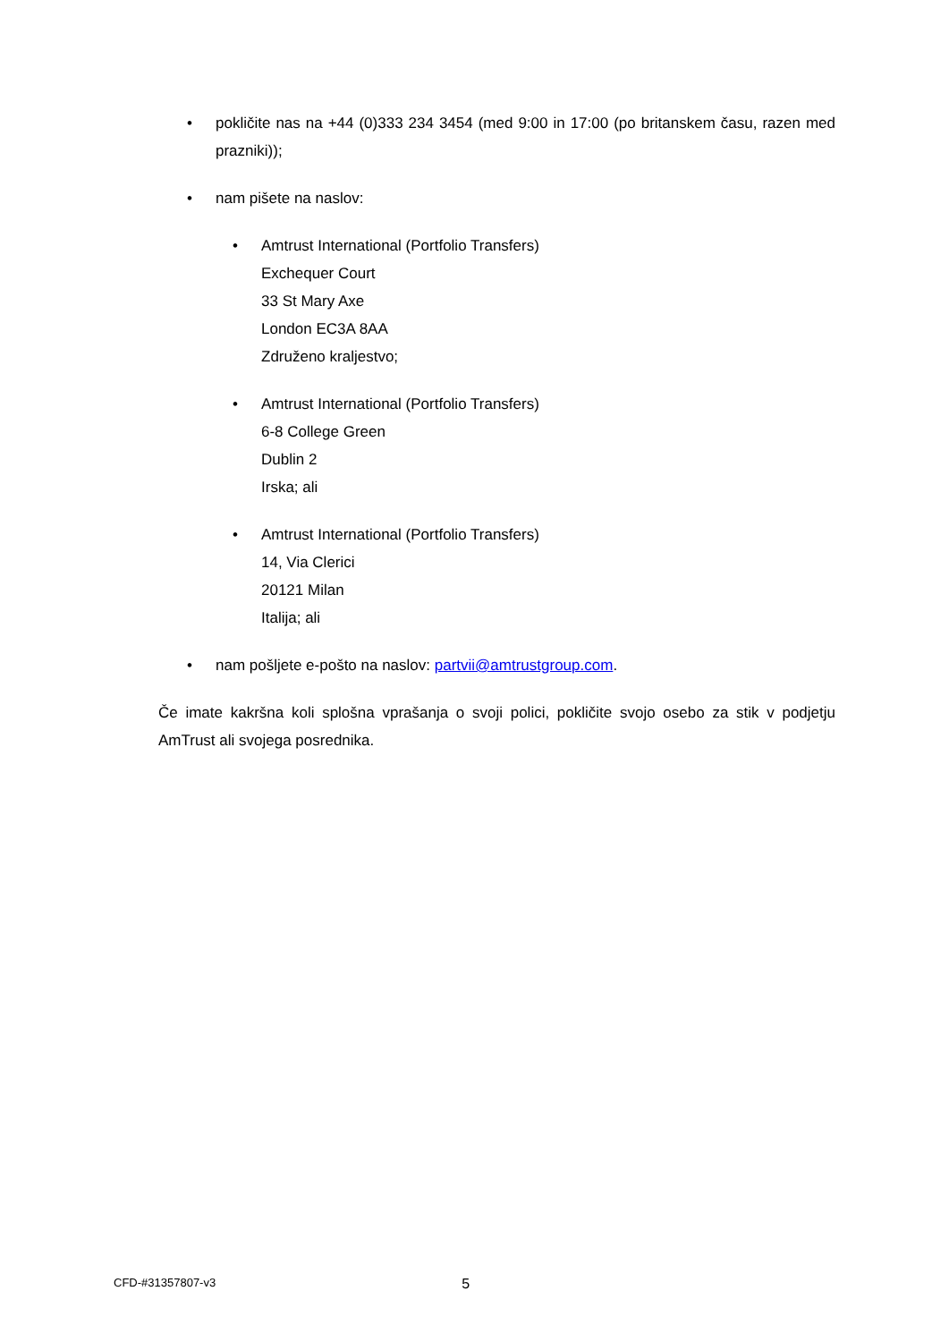• pokličite nas na +44 (0)333 234 3454 (med 9:00 in 17:00 (po britanskem času, razen med prazniki));
• nam pišete na naslov:
• Amtrust International (Portfolio Transfers)
Exchequer Court
33 St Mary Axe
London EC3A 8AA
Združeno kraljestvo;
• Amtrust International (Portfolio Transfers)
6-8 College Green
Dublin 2
Irska; ali
• Amtrust International (Portfolio Transfers)
14, Via Clerici
20121 Milan
Italija; ali
• nam pošljete e-pošto na naslov: partvii@amtrustgroup.com.
Če imate kakršna koli splošna vprašanja o svoji polici, pokličite svojo osebo za stik v podjetju AmTrust ali svojega posrednika.
CFD-#31357807-v3 5